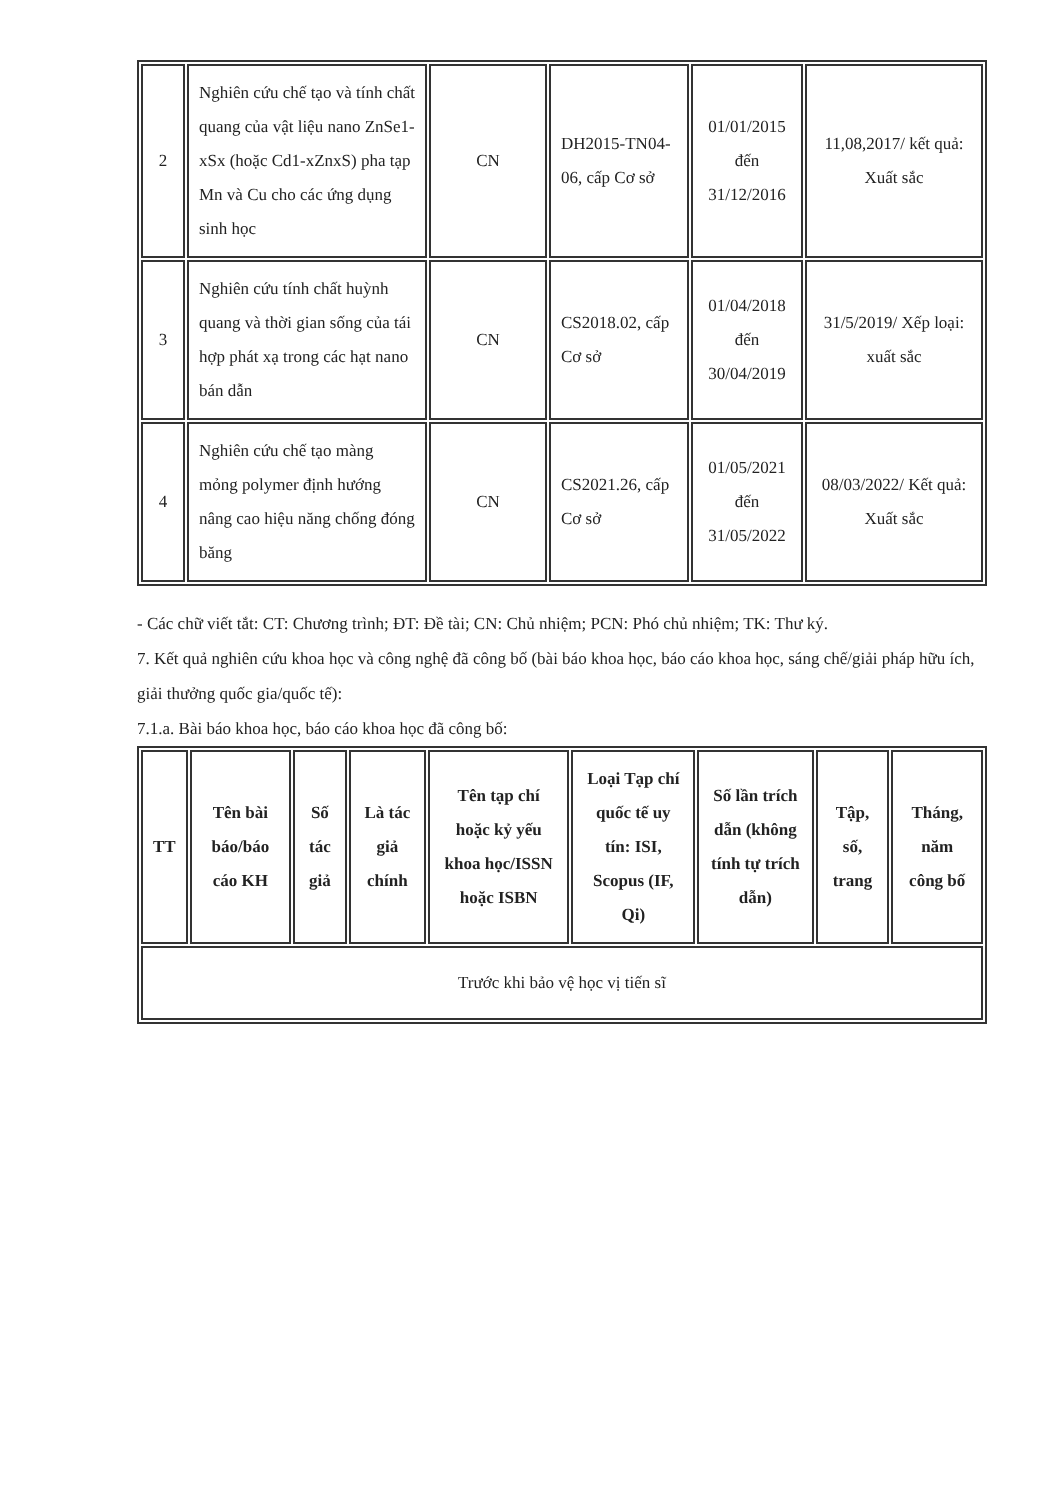| 2 | Nghiên cứu chế tạo và tính chất quang của vật liệu nano ZnSe1-xSx (hoặc Cd1-xZnxS) pha tạp Mn và Cu cho các ứng dụng sinh học | CN | DH2015-TN04-06, cấp Cơ sở | 01/01/2015 đến 31/12/2016 | 11,08,2017/ kết quả: Xuất sắc |
| 3 | Nghiên cứu tính chất huỳnh quang và thời gian sống của tái hợp phát xạ trong các hạt nano bán dẫn | CN | CS2018.02, cấp Cơ sở | 01/04/2018 đến 30/04/2019 | 31/5/2019/ Xếp loại: xuất sắc |
| 4 | Nghiên cứu chế tạo màng mỏng polymer định hướng nâng cao hiệu năng chống đóng băng | CN | CS2021.26, cấp Cơ sở | 01/05/2021 đến 31/05/2022 | 08/03/2022/ Kết quả: Xuất sắc |
- Các chữ viết tắt: CT: Chương trình; ĐT: Đề tài; CN: Chủ nhiệm; PCN: Phó chủ nhiệm; TK: Thư ký.
7. Kết quả nghiên cứu khoa học và công nghệ đã công bố (bài báo khoa học, báo cáo khoa học, sáng chế/giải pháp hữu ích, giải thưởng quốc gia/quốc tế):
7.1.a. Bài báo khoa học, báo cáo khoa học đã công bố:
| TT | Tên bài báo/báo cáo KH | Số tác giả | Là tác giả chính | Tên tạp chí hoặc kỷ yếu khoa học/ISSN hoặc ISBN | Loại Tạp chí quốc tế uy tín: ISI, Scopus (IF, Qi) | Số lần trích dẫn (không tính tự trích dẫn) | Tập, số, trang | Tháng, năm công bố |
| --- | --- | --- | --- | --- | --- | --- | --- | --- |
| Trước khi bảo vệ học vị tiến sĩ | | | | | | | | |